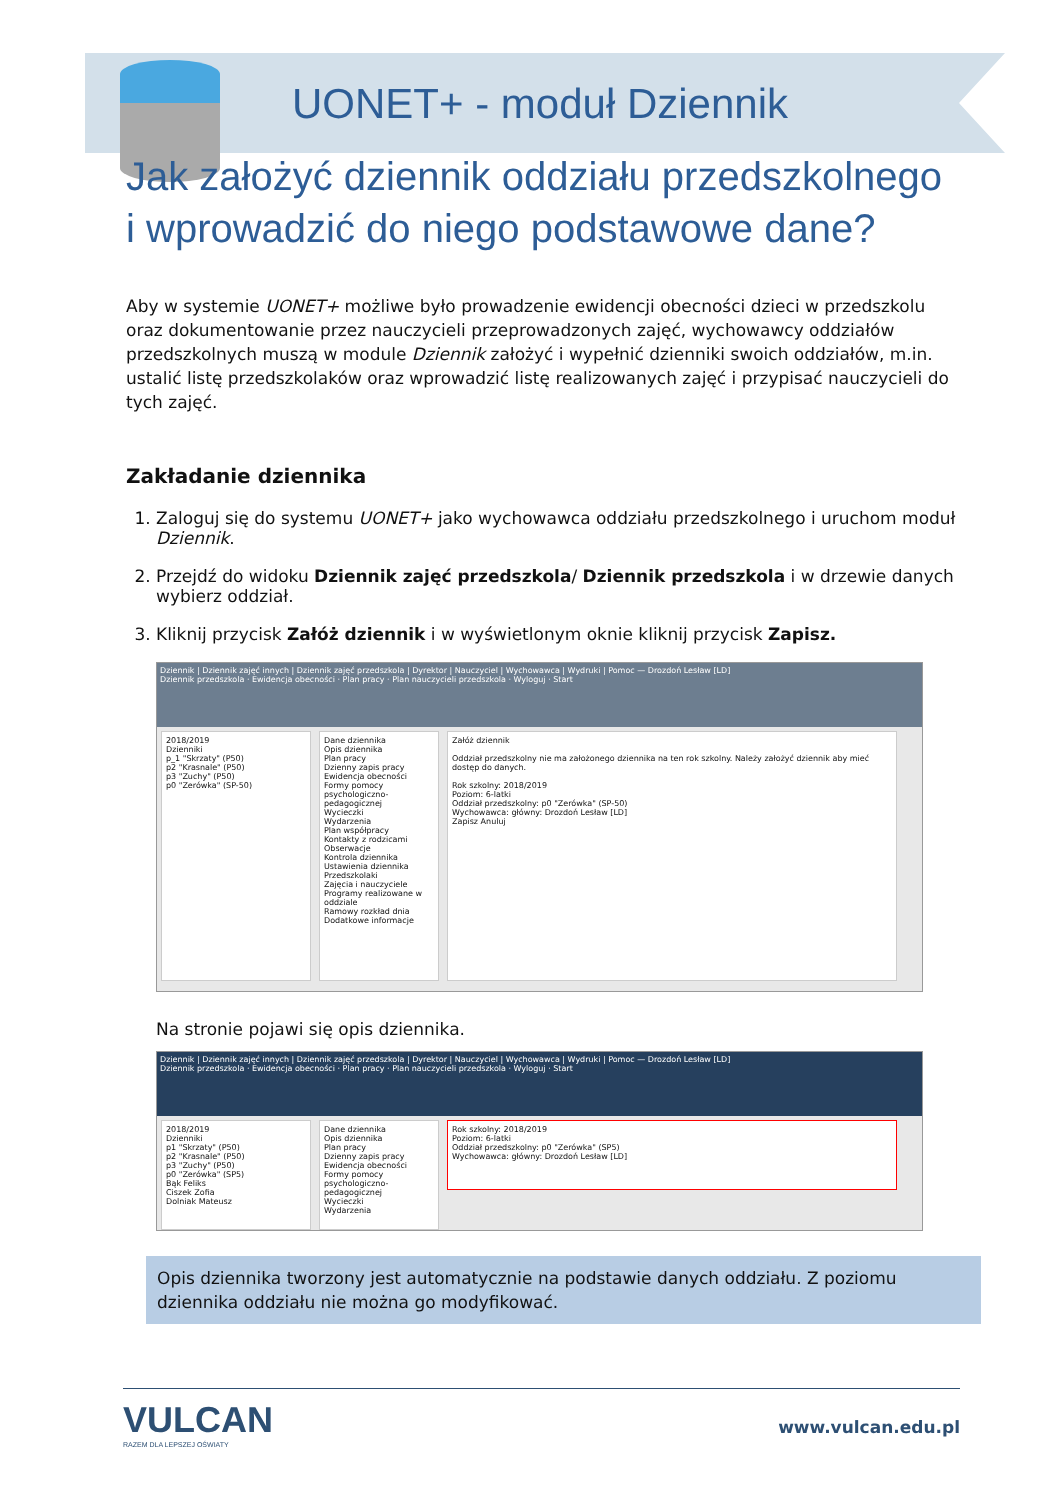UONET+ - moduł Dziennik
Jak założyć dziennik oddziału przedszkolnego
i wprowadzić do niego podstawowe dane?
Aby w systemie UONET+ możliwe było prowadzenie ewidencji obecności dzieci w przedszkolu oraz dokumentowanie przez nauczycieli przeprowadzonych zajęć, wychowawcy oddziałów przedszkolnych muszą w module Dziennik założyć i wypełnić dzienniki swoich oddziałów, m.in. ustalić listę przedszkolaków oraz wprowadzić listę realizowanych zajęć i przypisać nauczycieli do tych zajęć.
Zakładanie dziennika
1. Zaloguj się do systemu UONET+ jako wychowawca oddziału przedszkolnego i uruchom moduł Dziennik.
2. Przejdź do widoku Dziennik zajęć przedszkola/ Dziennik przedszkola i w drzewie danych wybierz oddział.
3. Kliknij przycisk Załóż dziennik i w wyświetlonym oknie kliknij przycisk Zapisz.
Dziennik | Dziennik zajęć innych | Dziennik zajęć przedszkola | Dyrektor | Nauczyciel | Wychowawca | Wydruki | Pomoc — Drozdoń Lesław [LD]
Dziennik przedszkola · Ewidencja obecności · Plan pracy · Plan nauczycieli przedszkola · Wyloguj · Start
2018/2019
Dzienniki
p_1 "Skrzaty" (P50)
p2 "Krasnale" (P50)
p3 "Zuchy" (P50)
p0 "Zerówka" (SP-50)
Dane dziennika
Opis dziennika
Plan pracy
Dzienny zapis pracy
Ewidencja obecności
Formy pomocy psychologiczno-pedagogicznej
Wycieczki
Wydarzenia
Plan współpracy
Kontakty z rodzicami
Obserwacje
Kontrola dziennika
Ustawienia dziennika
Przedszkolaki
Zajęcia i nauczyciele
Programy realizowane w oddziale
Ramowy rozkład dnia
Dodatkowe informacje
Załóż dziennik
Oddział przedszkolny nie ma założonego dziennika na ten rok szkolny. Należy założyć dziennik aby mieć dostęp do danych.
Rok szkolny: 2018/2019
Poziom: 6-latki
Oddział przedszkolny: p0 "Zerówka" (SP-50)
Wychowawca: główny: Drozdoń Lesław [LD]
Zapisz Anuluj
Na stronie pojawi się opis dziennika.
Dziennik | Dziennik zajęć innych | Dziennik zajęć przedszkola | Dyrektor | Nauczyciel | Wychowawca | Wydruki | Pomoc — Drozdoń Lesław [LD]
Dziennik przedszkola · Ewidencja obecności · Plan pracy · Plan nauczycieli przedszkola · Wyloguj · Start
2018/2019
Dzienniki
p1 "Skrzaty" (P50)
p2 "Krasnale" (P50)
p3 "Zuchy" (P50)
p0 "Zerówka" (SP5)
Bąk Feliks
Ciszek Zofia
Dolniak Mateusz
Dane dziennika
Opis dziennika
Plan pracy
Dzienny zapis pracy
Ewidencja obecności
Formy pomocy psychologiczno-pedagogicznej
Wycieczki
Wydarzenia
Rok szkolny: 2018/2019
Poziom: 6-latki
Oddział przedszkolny: p0 "Zerówka" (SP5)
Wychowawca: główny: Drozdoń Lesław [LD]
Opis dziennika tworzony jest automatycznie na podstawie danych oddziału. Z poziomu dziennika oddziału nie można go modyfikować.
VULCAN
RAZEM DLA LEPSZEJ OŚWIATY
www.vulcan.edu.pl